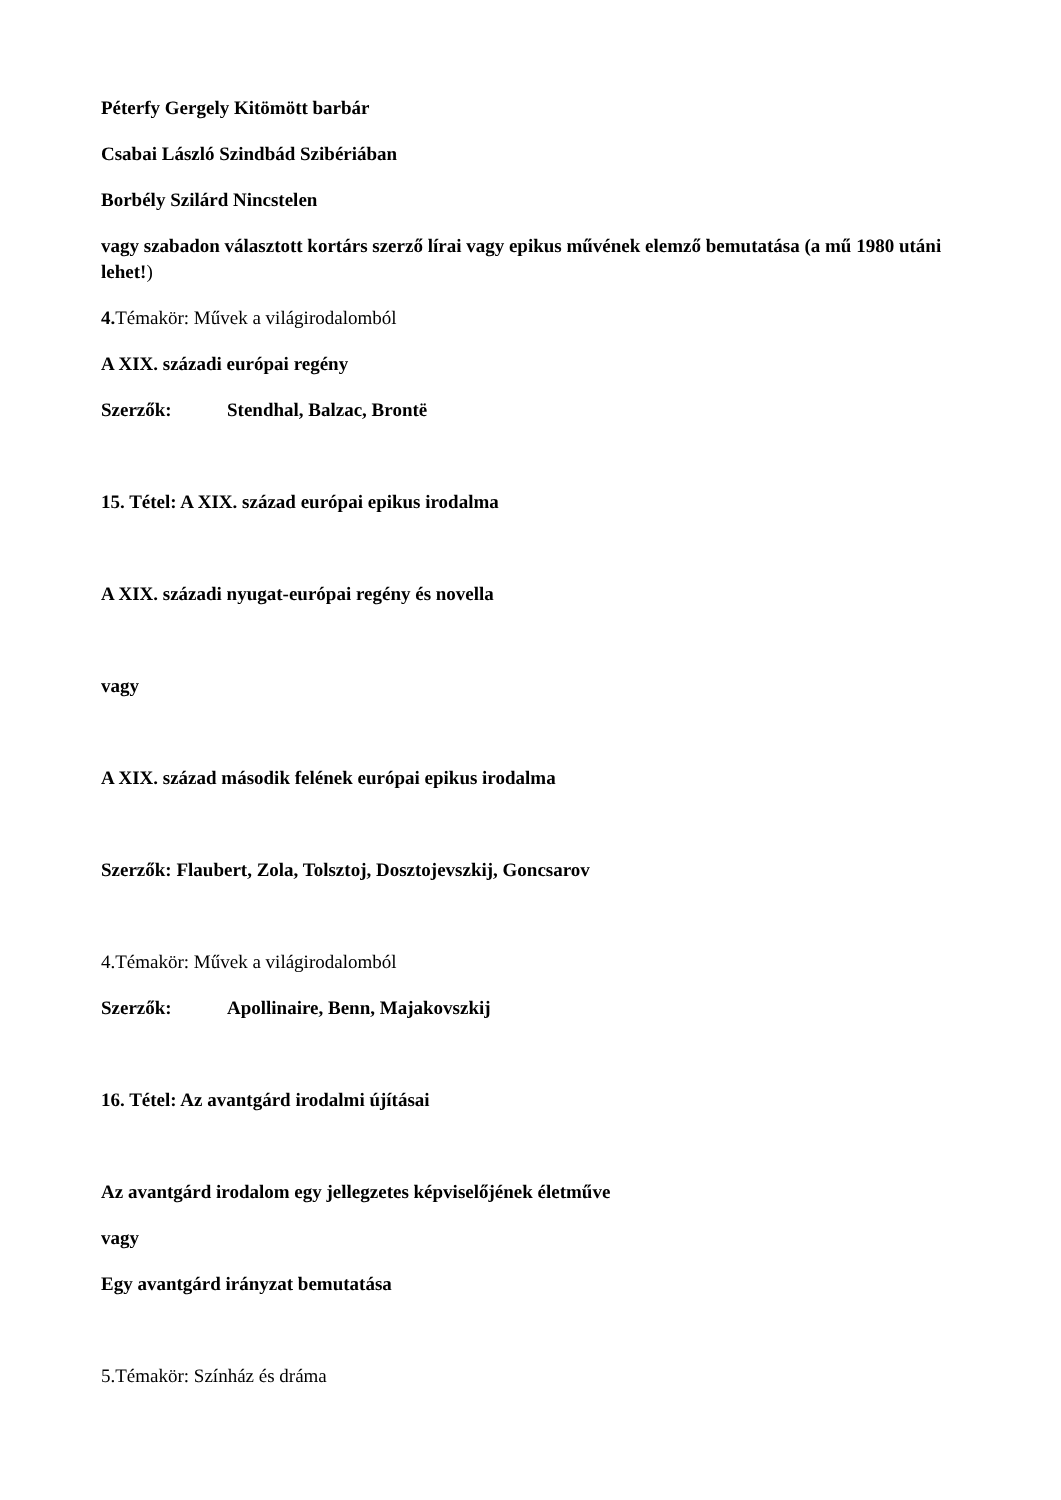Péterfy Gergely Kitömött barbár
Csabai László Szindbád Szibériában
Borbély Szilárd Nincstelen
vagy szabadon választott kortárs szerző lírai vagy epikus művének elemző bemutatása (a mű 1980 utáni lehet!)
4. Témakör: Művek a világirodalomból
A XIX. századi európai regény
Szerzők: Stendhal, Balzac, Brontë
15. Tétel: A XIX. század európai epikus irodalma
A XIX. századi nyugat-európai regény és novella
vagy
A XIX. század második felének európai epikus irodalma
Szerzők: Flaubert, Zola, Tolsztoj, Dosztojevszkij, Goncsarov
4.Témakör: Művek a világirodalomból
Szerzők: Apollinaire, Benn, Majakovszkij
16. Tétel: Az avantgárd irodalmi újításai
Az avantgárd irodalom egy jellegzetes képviselőjének életműve
vagy
Egy avantgárd irányzat bemutatása
5.Témakör: Színház és dráma